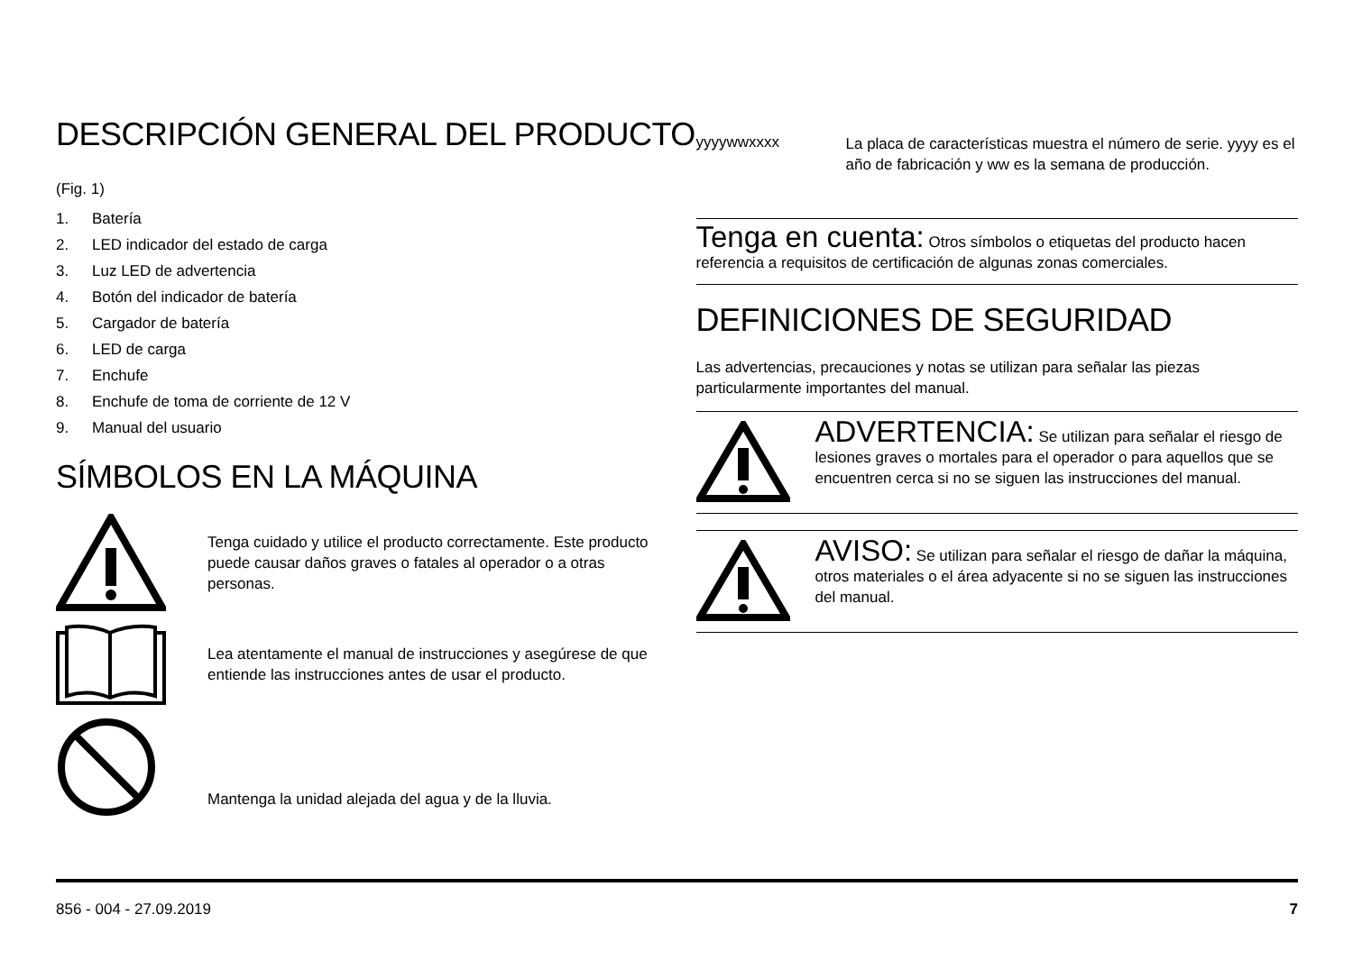DESCRIPCIÓN GENERAL DEL PRODUCTO
(Fig. 1)
1. Batería
2. LED indicador del estado de carga
3. Luz LED de advertencia
4. Botón del indicador de batería
5. Cargador de batería
6. LED de carga
7. Enchufe
8. Enchufe de toma de corriente de 12 V
9. Manual del usuario
SÍMBOLOS EN LA MÁQUINA
Tenga cuidado y utilice el producto correctamente. Este producto puede causar daños graves o fatales al operador o a otras personas.
Lea atentamente el manual de instrucciones y asegúrese de que entiende las instrucciones antes de usar el producto.
Mantenga la unidad alejada del agua y de la lluvia.
yyyywwxxxx
La placa de características muestra el número de serie. yyyy es el año de fabricación y ww es la semana de producción.
Tenga en cuenta: Otros símbolos o etiquetas del producto hacen referencia a requisitos de certificación de algunas zonas comerciales.
DEFINICIONES DE SEGURIDAD
Las advertencias, precauciones y notas se utilizan para señalar las piezas particularmente importantes del manual.
ADVERTENCIA: Se utilizan para señalar el riesgo de lesiones graves o mortales para el operador o para aquellos que se encuentren cerca si no se siguen las instrucciones del manual.
AVISO: Se utilizan para señalar el riesgo de dañar la máquina, otros materiales o el área adyacente si no se siguen las instrucciones del manual.
856 - 004 - 27.09.2019 7